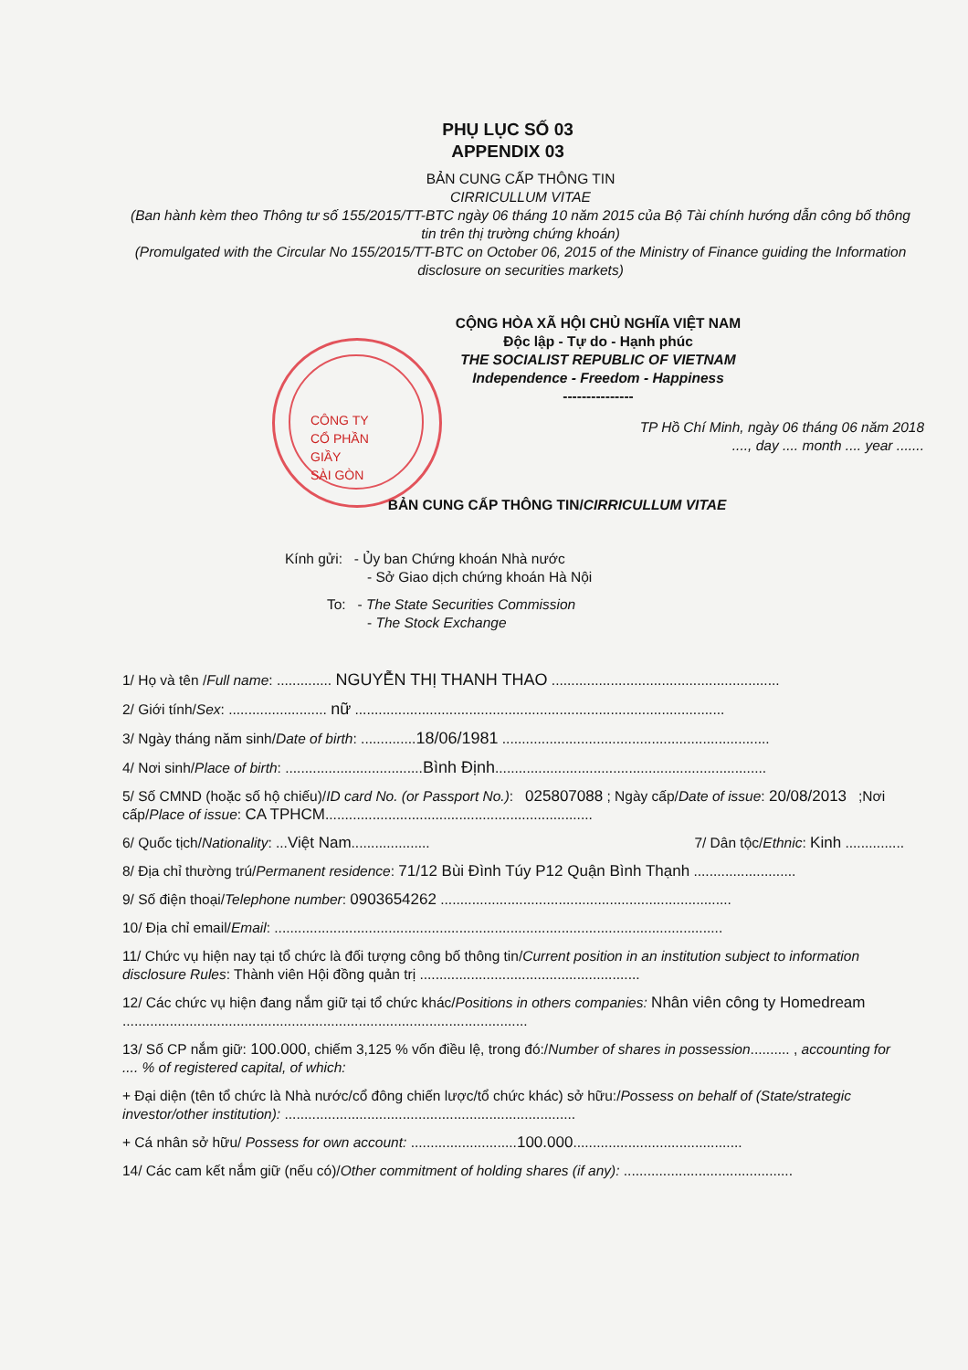PHỤ LỤC SỐ 03
APPENDIX 03
BẢN CUNG CẤP THÔNG TIN
CIRRICULLUM VITAE
(Ban hành kèm theo Thông tư số 155/2015/TT-BTC ngày 06 tháng 10 năm 2015 của Bộ Tài chính hướng dẫn công bố thông tin trên thị trường chứng khoán)
(Promulgated with the Circular No 155/2015/TT-BTC on October 06, 2015 of the Ministry of Finance guiding the Information disclosure on securities markets)
CỘNG HÒA XÃ HỘI CHỦ NGHĨA VIỆT NAM
Độc lập - Tự do - Hạnh phúc
THE SOCIALIST REPUBLIC OF VIETNAM
Independence - Freedom - Happiness
---------------
TP Hồ Chí Minh, ngày 06 tháng 06 năm 2018
...., day .... month .... year .......
CÔNG TY
CỔ PHẦN
GIẦY
SÀI GÒN
BẢN CUNG CẤP THÔNG TIN/CIRRICULLUM VITAE
Kính gửi: - Ủy ban Chứng khoán Nhà nước
- Sở Giao dịch chứng khoán Hà Nội
To: - The State Securities Commission
- The Stock Exchange
1/ Họ và tên /Full name: .............. NGUYỄN THỊ THANH THAO ..........................................................
2/ Giới tính/Sex: ......................... nữ ..............................................................................................
3/ Ngày tháng năm sinh/Date of birth: ..............18/06/1981 ....................................................................
4/ Nơi sinh/Place of birth: ...................................Bình Định.....................................................................
5/ Số CMND (hoặc số hộ chiếu)/ID card No. (or Passport No.): 025807088 ; Ngày cấp/Date of issue: 20/08/2013 ;Nơi cấp/Place of issue: CA TPHCM....................................................................
6/ Quốc tịch/Nationality: ...Việt Nam.................... 7/ Dân tộc/Ethnic: Kinh ...............
8/ Địa chỉ thường trú/Permanent residence: 71/12 Bùi Đình Túy P12 Quận Bình Thạnh ..........................
9/ Số điện thoại/Telephone number: 0903654262 ..........................................................................
10/ Địa chỉ email/Email: ..................................................................................................................
11/ Chức vụ hiện nay tại tổ chức là đối tượng công bố thông tin/Current position in an institution subject to information disclosure Rules: Thành viên Hội đồng quản trị ........................................................
12/ Các chức vụ hiện đang nắm giữ tại tổ chức khác/Positions in others companies: Nhân viên công ty Homedream .......................................................................................................
13/ Số CP nắm giữ: 100.000, chiếm 3,125 % vốn điều lệ, trong đó:/Number of shares in possession.......... , accounting for .... % of registered capital, of which:
+ Đại diện (tên tổ chức là Nhà nước/cổ đông chiến lược/tổ chức khác) sở hữu:/Possess on behalf of (State/strategic investor/other institution): ..........................................................................
+ Cá nhân sở hữu/ Possess for own account: ...........................100.000...........................................
14/ Các cam kết nắm giữ (nếu có)/Other commitment of holding shares (if any): ...........................................